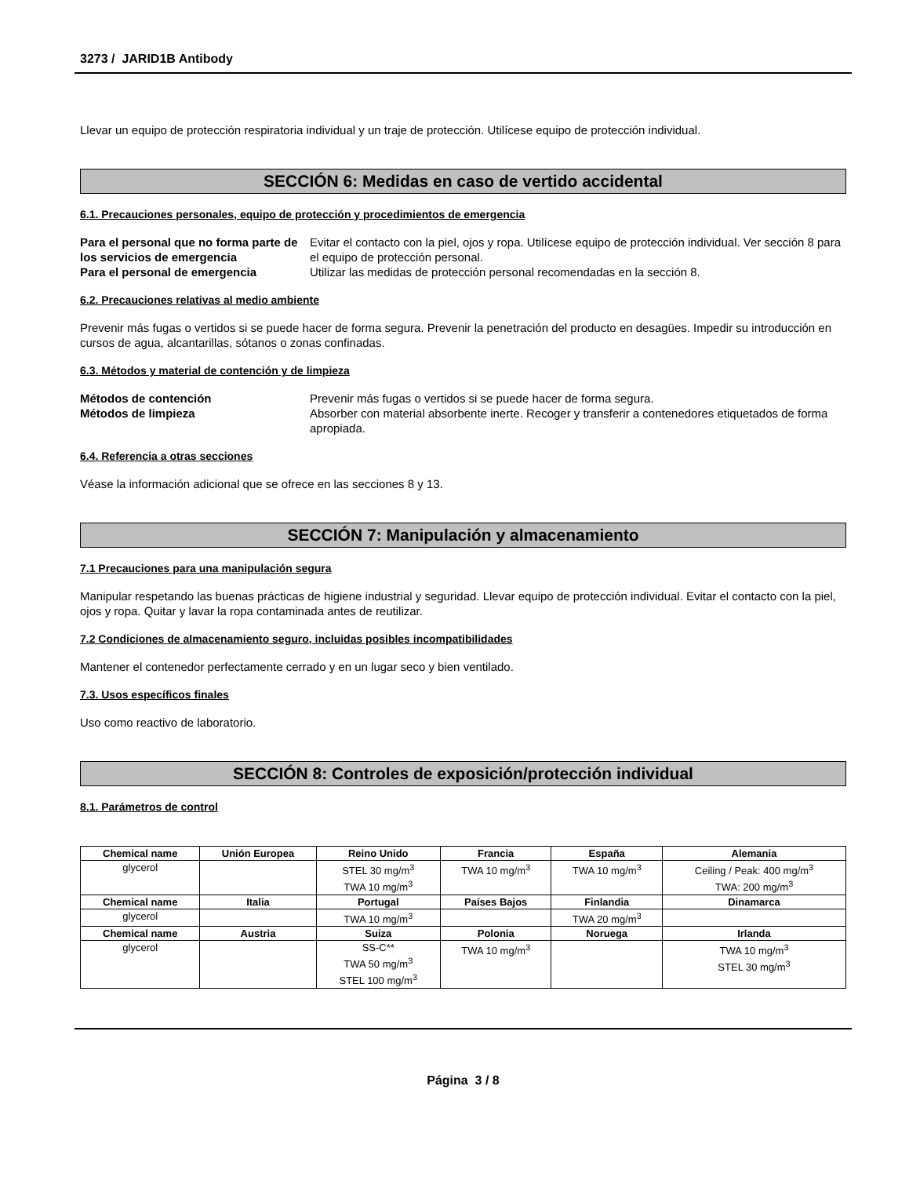3273 / JARID1B Antibody
Llevar un equipo de protección respiratoria individual y un traje de protección. Utilícese equipo de protección individual.
SECCIÓN 6: Medidas en caso de vertido accidental
6.1. Precauciones personales, equipo de protección y procedimientos de emergencia
Para el personal que no forma parte de los servicios de emergencia Evitar el contacto con la piel, ojos y ropa. Utilícese equipo de protección individual. Ver sección 8 para el equipo de protección personal. Para el personal de emergencia Utilizar las medidas de protección personal recomendadas en la sección 8.
6.2. Precauciones relativas al medio ambiente
Prevenir más fugas o vertidos si se puede hacer de forma segura. Prevenir la penetración del producto en desagües. Impedir su introducción en cursos de agua, alcantarillas, sótanos o zonas confinadas.
6.3. Métodos y material de contención y de limpieza
Métodos de contención Prevenir más fugas o vertidos si se puede hacer de forma segura. Métodos de limpieza Absorber con material absorbente inerte. Recoger y transferir a contenedores etiquetados de forma apropiada.
6.4. Referencia a otras secciones
Véase la información adicional que se ofrece en las secciones 8 y 13.
SECCIÓN 7: Manipulación y almacenamiento
7.1 Precauciones para una manipulación segura
Manipular respetando las buenas prácticas de higiene industrial y seguridad. Llevar equipo de protección individual. Evitar el contacto con la piel, ojos y ropa. Quitar y lavar la ropa contaminada antes de reutilizar.
7.2 Condiciones de almacenamiento seguro, incluidas posibles incompatibilidades
Mantener el contenedor perfectamente cerrado y en un lugar seco y bien ventilado.
7.3. Usos específicos finales
Uso como reactivo de laboratorio.
SECCIÓN 8: Controles de exposición/protección individual
8.1. Parámetros de control
| Chemical name | Unión Europea | Reino Unido | Francia | España | Alemania |
| --- | --- | --- | --- | --- | --- |
| glycerol | | STEL 30 mg/m<sup>3</sup> TWA 10 mg/m<sup>3</sup> | TWA 10 mg/m<sup>3</sup> | TWA 10 mg/m<sup>3</sup> | Ceiling / Peak: 400 mg/m<sup>3</sup> TWA: 200 mg/m<sup>3</sup> |
| Chemical name | Italia | Portugal | Países Bajos | Finlandia | Dinamarca |
| glycerol | | TWA 10 mg/m<sup>3</sup> | | TWA 20 mg/m<sup>3</sup> | |
| Chemical name | Austria | Suiza | Polonia | Noruega | Irlanda |
| glycerol | | SS-C** TWA 50 mg/m<sup>3</sup> STEL 100 mg/m<sup>3</sup> | TWA 10 mg/m<sup>3</sup> | | TWA 10 mg/m<sup>3</sup> STEL 30 mg/m<sup>3</sup> |
Página 3 / 8